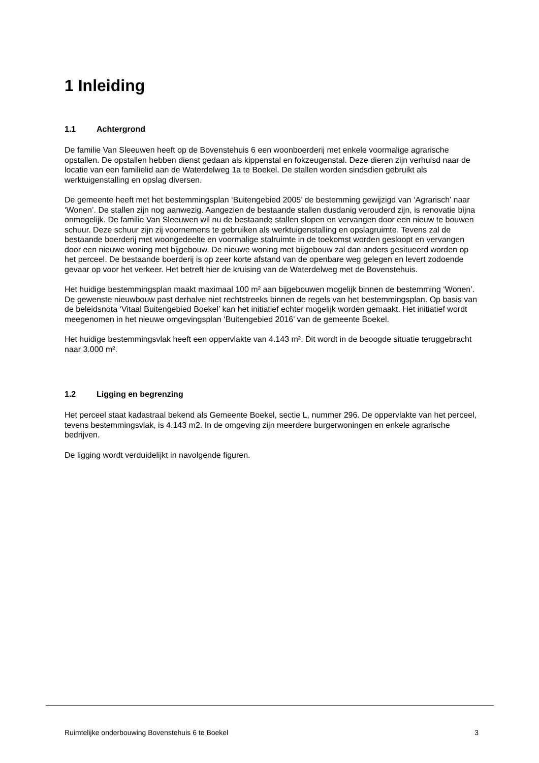1 Inleiding
1.1 Achtergrond
De familie Van Sleeuwen heeft op de Bovenstehuis 6 een woonboerderij met enkele voormalige agrarische opstallen. De opstallen hebben dienst gedaan als kippenstal en fokzeugenstal. Deze dieren zijn verhuisd naar de locatie van een familielid aan de Waterdelweg 1a te Boekel. De stallen worden sindsdien gebruikt als werktuigenstalling en opslag diversen.
De gemeente heeft met het bestemmingsplan ‘Buitengebied 2005’ de bestemming gewijzigd van ‘Agrarisch’ naar ‘Wonen’. De stallen zijn nog aanwezig. Aangezien de bestaande stallen dusdanig verouderd zijn, is renovatie bijna onmogelijk. De familie Van Sleeuwen wil nu de bestaande stallen slopen en vervangen door een nieuw te bouwen schuur. Deze schuur zijn zij voornemens te gebruiken als werktuigenstalling en opslagruimte. Tevens zal de bestaande boerderij met woongedeelte en voormalige stalruimte in de toekomst worden gesloopt en vervangen door een nieuwe woning met bijgebouw. De nieuwe woning met bijgebouw zal dan anders gesitueerd worden op het perceel. De bestaande boerderij is op zeer korte afstand van de openbare weg gelegen en levert zodoende gevaar op voor het verkeer. Het betreft hier de kruising van de Waterdelweg met de Bovenstehuis.
Het huidige bestemmingsplan maakt maximaal 100 m² aan bijgebouwen mogelijk binnen de bestemming ‘Wonen’. De gewenste nieuwbouw past derhalve niet rechtstreeks binnen de regels van het bestemmingsplan. Op basis van de beleidsnota ‘Vitaal Buitengebied Boekel’ kan het initiatief echter mogelijk worden gemaakt. Het initiatief wordt meegenomen in het nieuwe omgevingsplan ‘Buitengebied 2016’ van de gemeente Boekel.
Het huidige bestemmingsvlak heeft een oppervlakte van 4.143 m². Dit wordt in de beoogde situatie teruggebracht naar 3.000 m².
1.2 Ligging en begrenzing
Het perceel staat kadastraal bekend als Gemeente Boekel, sectie L, nummer 296. De oppervlakte van het perceel, tevens bestemmingsvlak, is 4.143 m2. In de omgeving zijn meerdere burgerwoningen en enkele agrarische bedrijven.
De ligging wordt verduidelijkt in navolgende figuren.
Ruimtelijke onderbouwing Bovenstehuis 6 te Boekel 3